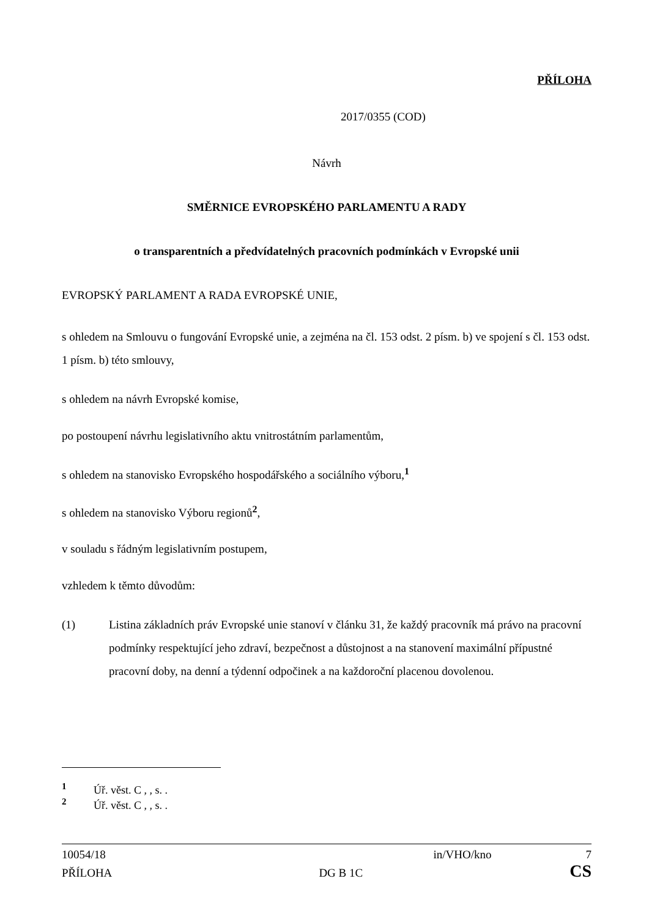PŘÍLOHA
2017/0355 (COD)
Návrh
SMĚRNICE EVROPSKÉHO PARLAMENTU A RADY
o transparentních a předvídatelných pracovních podmínkách v Evropské unii
EVROPSKÝ PARLAMENT A RADA EVROPSKÉ UNIE,
s ohledem na Smlouvu o fungování Evropské unie, a zejména na čl. 153 odst. 2 písm. b) ve spojení s čl. 153 odst. 1 písm. b) této smlouvy,
s ohledem na návrh Evropské komise,
po postoupení návrhu legislativního aktu vnitrostátním parlamentům,
s ohledem na stanovisko Evropského hospodářského a sociálního výboru,<sup>1</sup>
s ohledem na stanovisko Výboru regionů<sup>2</sup>,
v souladu s řádným legislativním postupem,
vzhledem k těmto důvodům:
(1) Listina základních práv Evropské unie stanoví v článku 31, že každý pracovník má právo na pracovní podmínky respektující jeho zdraví, bezpečnost a důstojnost a na stanovení maximální přípustné pracovní doby, na denní a týdenní odpočinek a na každoroční placenou dovolenou.
<sup>1</sup> Úř. věst. C , , s. .
<sup>2</sup> Úř. věst. C , , s. .
10054/18 in/VHO/kno 7
PŘÍLOHA DG B 1C CS